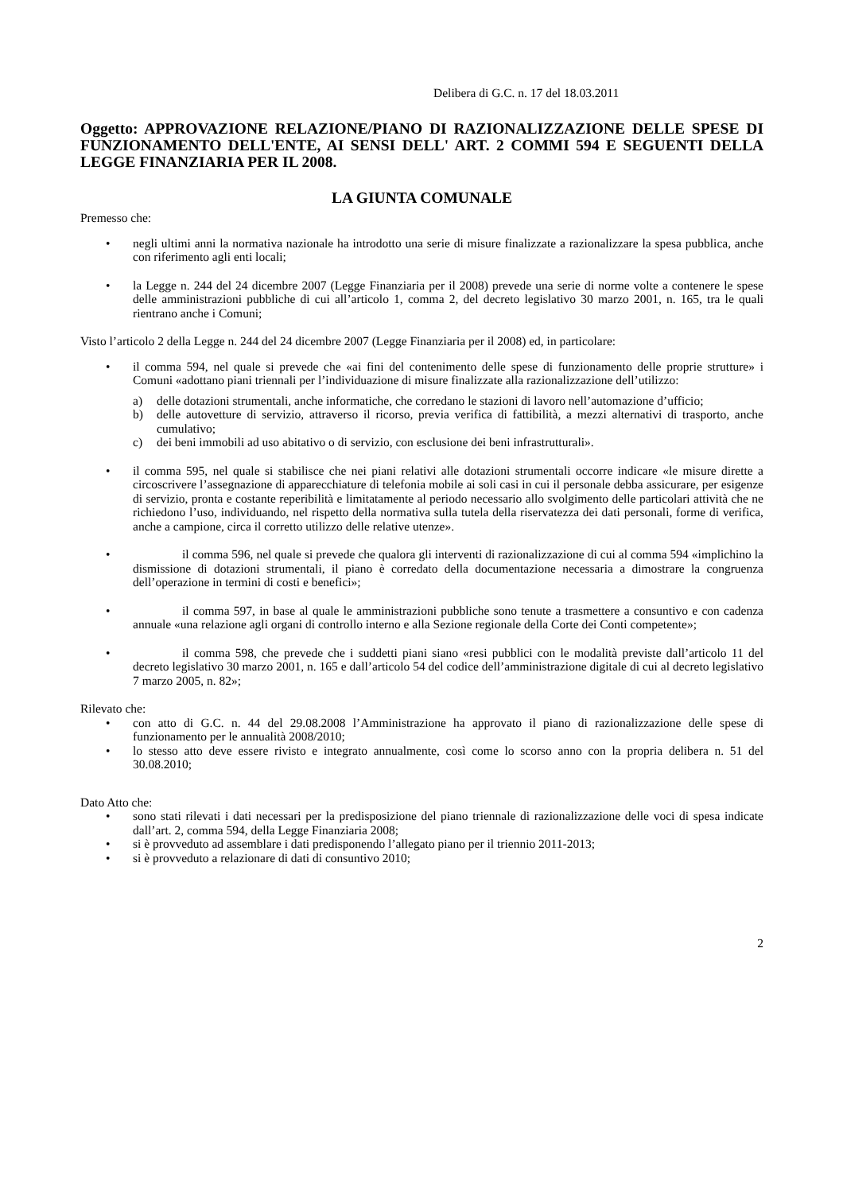Delibera di G.C. n. 17 del 18.03.2011
Oggetto: APPROVAZIONE RELAZIONE/PIANO DI RAZIONALIZZAZIONE DELLE SPESE DI FUNZIONAMENTO DELL'ENTE, AI SENSI DELL' ART. 2 COMMI 594 E SEGUENTI DELLA LEGGE FINANZIARIA PER IL 2008.
LA GIUNTA COMUNALE
Premesso che:
• negli ultimi anni la normativa nazionale ha introdotto una serie di misure finalizzate a razionalizzare la spesa pubblica, anche con riferimento agli enti locali;
• la Legge n. 244 del 24 dicembre 2007 (Legge Finanziaria per il 2008) prevede una serie di norme volte a contenere le spese delle amministrazioni pubbliche di cui all’articolo 1, comma 2, del decreto legislativo 30 marzo 2001, n. 165, tra le quali rientrano anche i Comuni;
Visto l’articolo 2 della Legge n. 244 del 24 dicembre 2007 (Legge Finanziaria per il 2008) ed, in particolare:
• il comma 594, nel quale si prevede che «ai fini del contenimento delle spese di funzionamento delle proprie strutture» i Comuni «adottano piani triennali per l’individuazione di misure finalizzate alla razionalizzazione dell’utilizzo:
a) delle dotazioni strumentali, anche informatiche, che corredano le stazioni di lavoro nell’automazione d’ufficio;
b) delle autovetture di servizio, attraverso il ricorso, previa verifica di fattibilità, a mezzi alternativi di trasporto, anche cumulativo;
c) dei beni immobili ad uso abitativo o di servizio, con esclusione dei beni infrastrutturali».
• il comma 595, nel quale si stabilisce che nei piani relativi alle dotazioni strumentali occorre indicare «le misure dirette a circoscrivere l’assegnazione di apparecchiature di telefonia mobile ai soli casi in cui il personale debba assicurare, per esigenze di servizio, pronta e costante reperibilità e limitatamente al periodo necessario allo svolgimento delle particolari attività che ne richiedono l’uso, individuando, nel rispetto della normativa sulla tutela della riservatezza dei dati personali, forme di verifica, anche a campione, circa il corretto utilizzo delle relative utenze».
•    il comma 596, nel quale si prevede che qualora gli interventi di razionalizzazione di cui al comma 594 «implichino la dismissione di dotazioni strumentali, il piano è corredato della documentazione necessaria a dimostrare la congruenza dell’operazione in termini di costi e benefici»;
•    il comma 597, in base al quale le amministrazioni pubbliche sono tenute a trasmettere a consuntivo e con cadenza annuale «una relazione agli organi di controllo interno e alla Sezione regionale della Corte dei Conti competente»;
•    il comma 598, che prevede che i suddetti piani siano «resi pubblici con le modalità previste dall’articolo 11 del decreto legislativo 30 marzo 2001, n. 165 e dall’articolo 54 del codice dell’amministrazione digitale di cui al decreto legislativo 7 marzo 2005, n. 82»;
Rilevato che:
• con atto di G.C. n. 44 del 29.08.2008 l’Amministrazione ha approvato il piano di razionalizzazione delle spese di funzionamento per le annualità 2008/2010;
• lo stesso atto deve essere rivisto e integrato annualmente, così come lo scorso anno con la propria delibera n. 51 del 30.08.2010;
Dato Atto che:
• sono stati rilevati i dati necessari per la predisposizione del piano triennale di razionalizzazione delle voci di spesa indicate dall’art. 2, comma 594, della Legge Finanziaria 2008;
• si è provveduto ad assemblare i dati predisponendo l’allegato piano per il triennio 2011-2013;
• si è provveduto a relazionare di dati di consuntivo 2010;
2